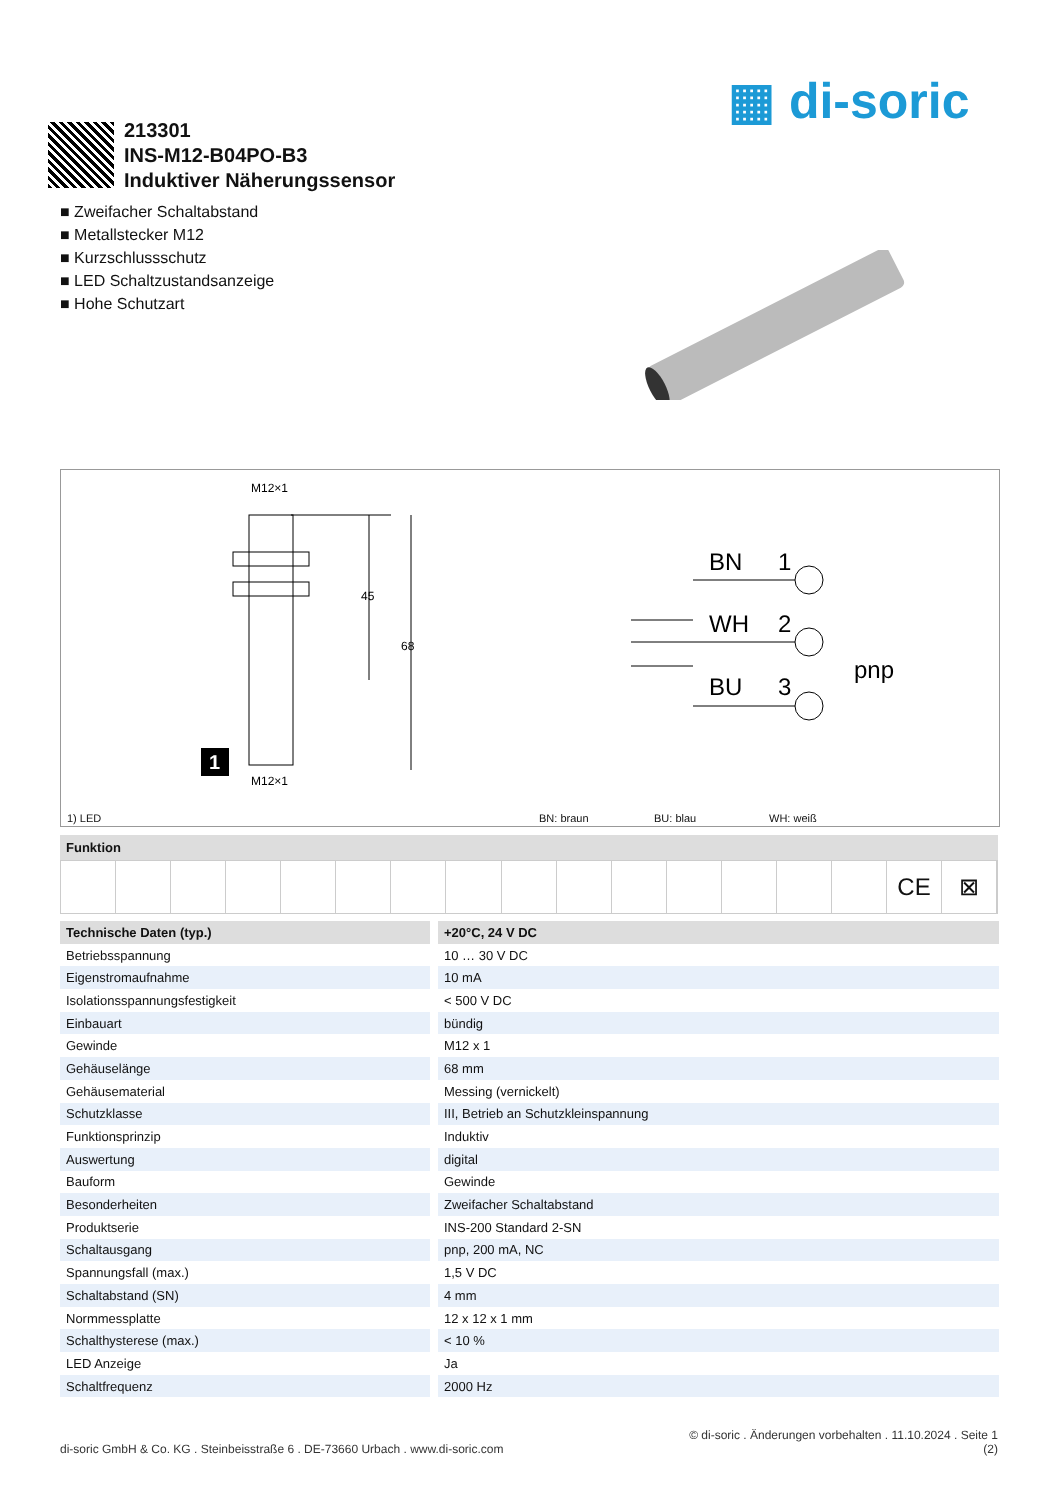▦ di-soric
213301
INS-M12-B04PO-B3
Induktiver Näherungssensor
■ Zweifacher Schaltabstand
■ Metallstecker M12
■ Kurzschlussschutz
■ LED Schaltzustandsanzeige
■ Hohe Schutzart
M12×1
45
68
1
M12×1
BN
1
WH
2
BU
3
pnp
1) LED BN: braun BU: blau WH: weiß
Funktion
CE ⊠
| Technische Daten (typ.) | +20°C, 24 V DC |
| --- | --- |
| Betriebsspannung | 10 … 30 V DC |
| Eigenstromaufnahme | 10 mA |
| Isolationsspannungsfestigkeit | < 500 V DC |
| Einbauart | bündig |
| Gewinde | M12 x 1 |
| Gehäuselänge | 68 mm |
| Gehäusematerial | Messing (vernickelt) |
| Schutzklasse | III, Betrieb an Schutzkleinspannung |
| Funktionsprinzip | Induktiv |
| Auswertung | digital |
| Bauform | Gewinde |
| Besonderheiten | Zweifacher Schaltabstand |
| Produktserie | INS-200 Standard 2-SN |
| Schaltausgang | pnp, 200 mA, NC |
| Spannungsfall (max.) | 1,5 V DC |
| Schaltabstand (SN) | 4 mm |
| Normmessplatte | 12 x 12 x 1 mm |
| Schalthysterese (max.) | < 10 % |
| LED Anzeige | Ja |
| Schaltfrequenz | 2000 Hz |
© di-soric . Änderungen vorbehalten . 11.10.2024 . Seite 1
di-soric GmbH & Co. KG . Steinbeisstraße 6 . DE-73660 Urbach . www.di-soric.com (2)